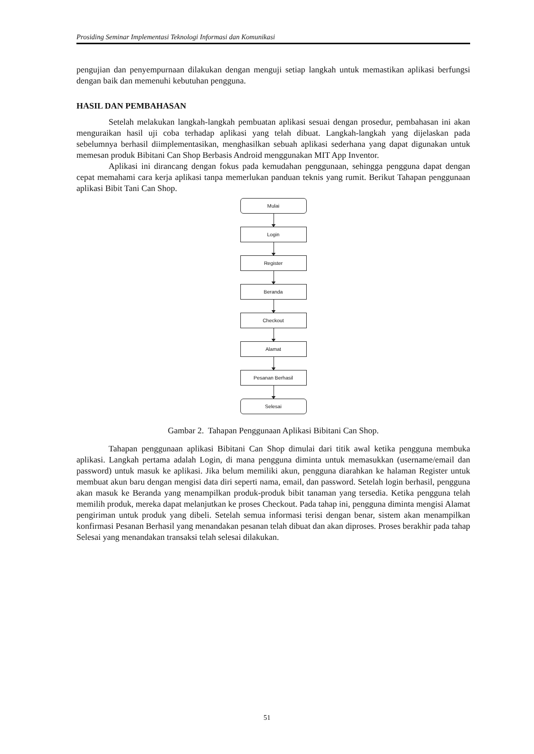Prosiding Seminar Implementasi Teknologi Informasi dan Komunikasi
pengujian dan penyempurnaan dilakukan dengan menguji setiap langkah untuk memastikan aplikasi berfungsi dengan baik dan memenuhi kebutuhan pengguna.
HASIL DAN PEMBAHASAN
Setelah melakukan langkah-langkah pembuatan aplikasi sesuai dengan prosedur, pembahasan ini akan menguraikan hasil uji coba terhadap aplikasi yang telah dibuat. Langkah-langkah yang dijelaskan pada sebelumnya berhasil diimplementasikan, menghasilkan sebuah aplikasi sederhana yang dapat digunakan untuk memesan produk Bibitani Can Shop Berbasis Android menggunakan MIT App Inventor.
Aplikasi ini dirancang dengan fokus pada kemudahan penggunaan, sehingga pengguna dapat dengan cepat memahami cara kerja aplikasi tanpa memerlukan panduan teknis yang rumit. Berikut Tahapan penggunaan aplikasi Bibit Tani Can Shop.
Mulai
Login
Register
Beranda
Checkout
Alamat
Pesanan Berhasil
Selesai
Gambar 2. Tahapan Penggunaan Aplikasi Bibitani Can Shop.
Tahapan penggunaan aplikasi Bibitani Can Shop dimulai dari titik awal ketika pengguna membuka aplikasi. Langkah pertama adalah Login, di mana pengguna diminta untuk memasukkan (username/email dan password) untuk masuk ke aplikasi. Jika belum memiliki akun, pengguna diarahkan ke halaman Register untuk membuat akun baru dengan mengisi data diri seperti nama, email, dan password. Setelah login berhasil, pengguna akan masuk ke Beranda yang menampilkan produk-produk bibit tanaman yang tersedia. Ketika pengguna telah memilih produk, mereka dapat melanjutkan ke proses Checkout. Pada tahap ini, pengguna diminta mengisi Alamat pengiriman untuk produk yang dibeli. Setelah semua informasi terisi dengan benar, sistem akan menampilkan konfirmasi Pesanan Berhasil yang menandakan pesanan telah dibuat dan akan diproses. Proses berakhir pada tahap Selesai yang menandakan transaksi telah selesai dilakukan.
51